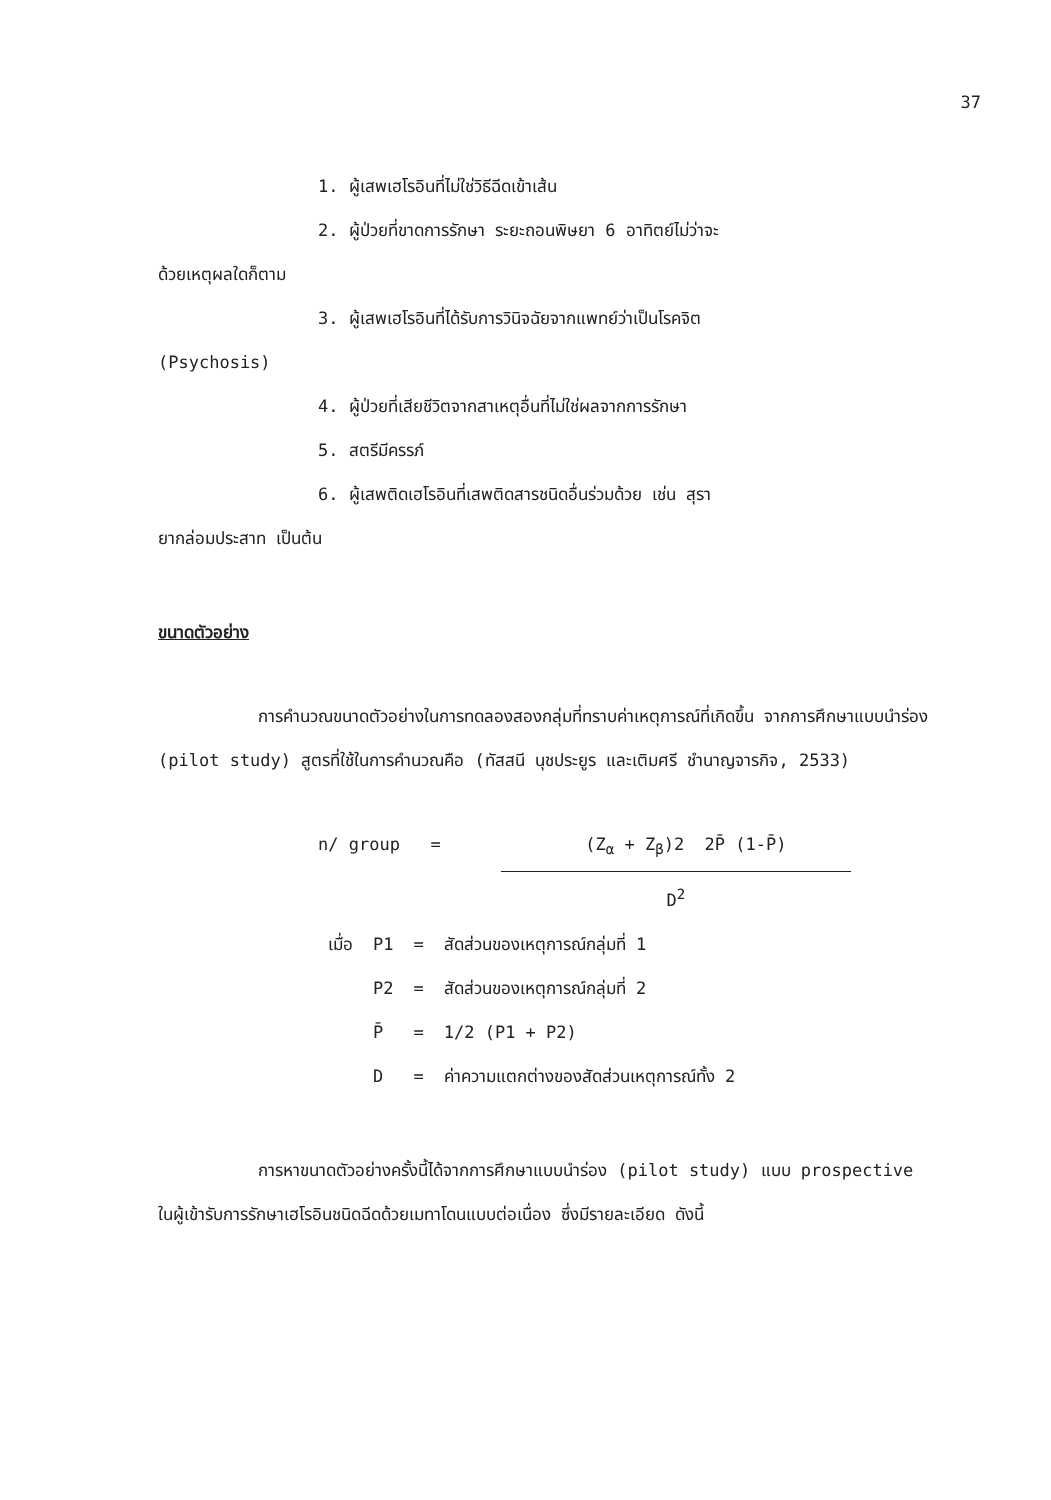37
1. ผู้เสพเฮโรอินที่ไม่ใช่วิธีฉีดเข้าเส้น
2. ผู้ป่วยที่ขาดการรักษา ระยะถอนพิษยา 6 อาทิตย์ไม่ว่าจะ
ด้วยเหตุผลใดก็ตาม
3. ผู้เสพเฮโรอินที่ได้รับการวินิจฉัยจากแพทย์ว่าเป็นโรคจิต
(Psychosis)
4. ผู้ป่วยที่เสียชีวิตจากสาเหตุอื่นที่ไม่ใช่ผลจากการรักษา
5. สตรีมีครรภ์
6. ผู้เสพติดเฮโรอินที่เสพติดสารชนิดอื่นร่วมด้วย เช่น สุรา
ยากล่อมประสาท เป็นต้น
ขนาดตัวอย่าง
การคำนวณขนาดตัวอย่างในการทดลองสองกลุ่มที่ทราบค่าเหตุการณ์ที่เกิดขึ้น จากการศึกษาแบบนำร่อง (pilot study) สูตรที่ใช้ในการคำนวณคือ (ทัสสนี นุชประยูร และเติมศรี ชำนาญจารกิจ, 2533)
n/ group = (Z<sub>α</sub> + Z<sub>β</sub>)2 2P̄ (1-P̄)
D<sup>2</sup>
| เมื่อ | P1 | = | สัดส่วนของเหตุการณ์กลุ่มที่ 1 |
| | P2 | = | สัดส่วนของเหตุการณ์กลุ่มที่ 2 |
| | P̄ | = | 1/2 (P1 + P2) |
| | D | = | ค่าความแตกต่างของสัดส่วนเหตุการณ์ทั้ง 2 |
การหาขนาดตัวอย่างครั้งนี้ได้จากการศึกษาแบบนำร่อง (pilot study) แบบ prospective ในผู้เข้ารับการรักษาเฮโรอินชนิดฉีดด้วยเมทาโดนแบบต่อเนื่อง ซึ่งมีรายละเอียด ดังนี้